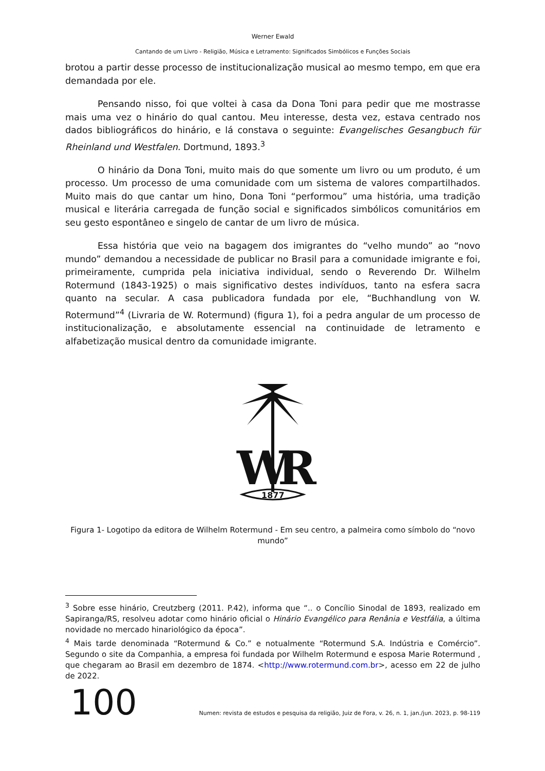Werner Ewald
Cantando de um Livro - Religião, Música e Letramento: Significados Simbólicos e Funções Sociais
brotou a partir desse processo de institucionalização musical ao mesmo tempo, em que era demandada por ele.
Pensando nisso, foi que voltei à casa da Dona Toni para pedir que me mostrasse mais uma vez o hinário do qual cantou. Meu interesse, desta vez, estava centrado nos dados bibliográficos do hinário, e lá constava o seguinte: Evangelisches Gesangbuch für Rheinland und Westfalen. Dortmund, 1893.<sup>3</sup>
O hinário da Dona Toni, muito mais do que somente um livro ou um produto, é um processo. Um processo de uma comunidade com um sistema de valores compartilhados. Muito mais do que cantar um hino, Dona Toni “performou” uma história, uma tradição musical e literária carregada de função social e significados simbólicos comunitários em seu gesto espontâneo e singelo de cantar de um livro de música.
Essa história que veio na bagagem dos imigrantes do “velho mundo” ao “novo mundo” demandou a necessidade de publicar no Brasil para a comunidade imigrante e foi, primeiramente, cumprida pela iniciativa individual, sendo o Reverendo Dr. Wilhelm Rotermund (1843-1925) o mais significativo destes indivíduos, tanto na esfera sacra quanto na secular. A casa publicadora fundada por ele, “Buchhandlung von W. Rotermund”<sup>4</sup> (Livraria de W. Rotermund) (figura 1), foi a pedra angular de um processo de institucionalização, e absolutamente essencial na continuidade de letramento e alfabetização musical dentro da comunidade imigrante.
W
R
1877
Figura 1- Logotipo da editora de Wilhelm Rotermund - Em seu centro, a palmeira como símbolo do “novo mundo”
<sup>3</sup> Sobre esse hinário, Creutzberg (2011. P.42), informa que “.. o Concílio Sinodal de 1893, realizado em Sapiranga/RS, resolveu adotar como hinário oficial o Hinário Evangélico para Renânia e Vestfália, a última novidade no mercado hinariológico da época”.
<sup>4</sup> Mais tarde denominada “Rotermund & Co.” e notualmente “Rotermund S.A. Indústria e Comércio”. Segundo o site da Companhia, a empresa foi fundada por Wilhelm Rotermund e esposa Marie Rotermund , que chegaram ao Brasil em dezembro de 1874. <http://www.rotermund.com.br>, acesso em 22 de julho de 2022.
100
Numen: revista de estudos e pesquisa da religião, Juiz de Fora, v. 26, n. 1, jan./jun. 2023, p. 98-119